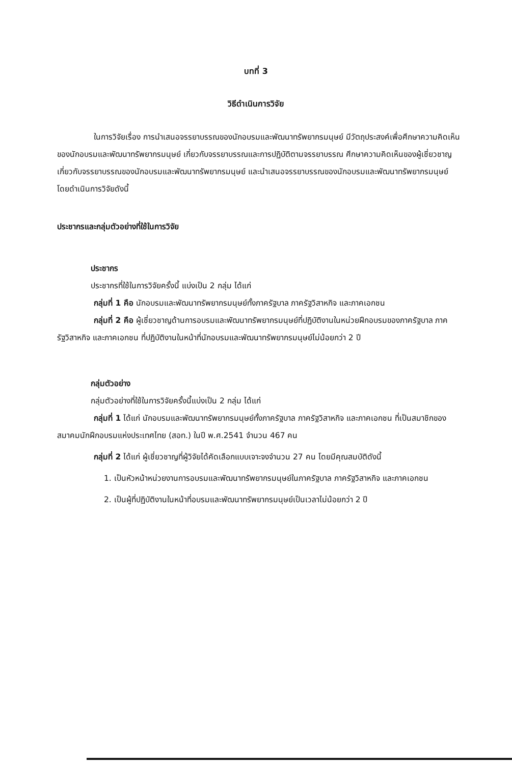บทที่ 3
วิธีดำเนินการวิจัย
ในการวิจัยเรื่อง การนำเสนอจรรยาบรรณของนักอบรมและพัฒนาทรัพยากรมนุษย์ มีวัตถุประสงค์เพื่อศึกษาความคิดเห็นของนักอบรมและพัฒนาทรัพยากรมนุษย์ เกี่ยวกับจรรยาบรรณและการปฏิบัติตามจรรยาบรรณ ศึกษาความคิดเห็นของผู้เชี่ยวชาญเกี่ยวกับจรรยาบรรณของนักอบรมและพัฒนาทรัพยากรมนุษย์ และนำเสนอจรรยาบรรณของนักอบรมและพัฒนาทรัพยากรมนุษย์ โดยดำเนินการวิจัยดังนี้
ประชากรและกลุ่มตัวอย่างที่ใช้ในการวิจัย
ประชากร
ประชากรที่ใช้ในการวิจัยครั้งนี้ แบ่งเป็น 2 กลุ่ม ได้แก่
กลุ่มที่ 1 คือ นักอบรมและพัฒนาทรัพยากรมนุษย์ทั้งภาครัฐบาล ภาครัฐวิสาหกิจ และภาคเอกชน
กลุ่มที่ 2 คือ ผู้เชี่ยวชาญด้านการอบรมและพัฒนาทรัพยากรมนุษย์ที่ปฏิบัติงานในหน่วยฝึกอบรมของภาครัฐบาล ภาครัฐวิสาหกิจ และภาคเอกชน ที่ปฏิบัติงานในหน้าที่นักอบรมและพัฒนาทรัพยากรมนุษย์ไม่น้อยกว่า 2 ปี
กลุ่มตัวอย่าง
กลุ่มตัวอย่างที่ใช้ในการวิจัยครั้งนี้แบ่งเป็น 2 กลุ่ม ได้แก่
กลุ่มที่ 1 ได้แก่ นักอบรมและพัฒนาทรัพยากรมนุษย์ทั้งภาครัฐบาล ภาครัฐวิสาหกิจ และภาคเอกชน ที่เป็นสมาชิกของสมาคมนักฝึกอบรมแห่งประเทศไทย (สอท.) ในปี พ.ศ.2541 จำนวน 467 คน
กลุ่มที่ 2 ได้แก่ ผู้เชี่ยวชาญที่ผู้วิจัยได้คัดเลือกแบบเจาะจงจำนวน 27 คน โดยมีคุณสมบัติดังนี้
1. เป็นหัวหน้าหน่วยงานการอบรมและพัฒนาทรัพยากรมนุษย์ในภาครัฐบาล ภาครัฐวิสาหกิจ และภาคเอกชน
2. เป็นผู้ที่ปฏิบัติงานในหน้าที่อบรมและพัฒนาทรัพยากรมนุษย์เป็นเวลาไม่น้อยกว่า 2 ปี